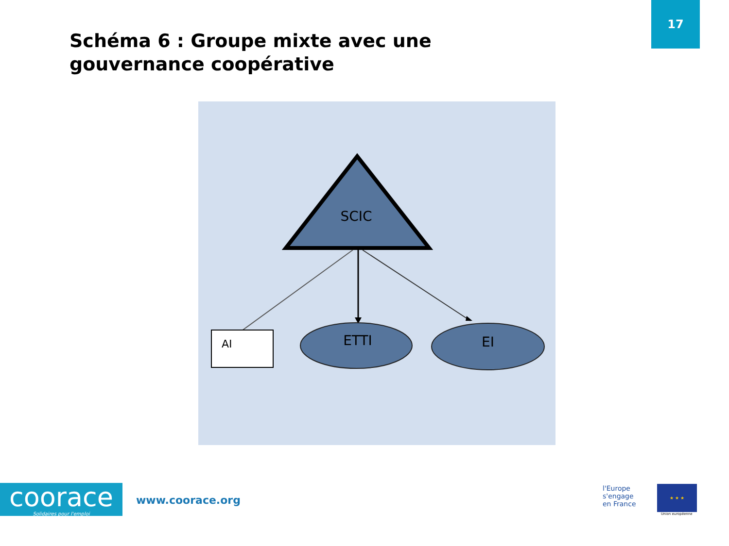17
Schéma 6 : Groupe mixte avec une gouvernance coopérative
SCIC
AI
ETTI
EI
coorace
Solidaires pour l'emploi
www.coorace.org
l'Europe
s'engage
en France
★ ★ ★
Union européenne